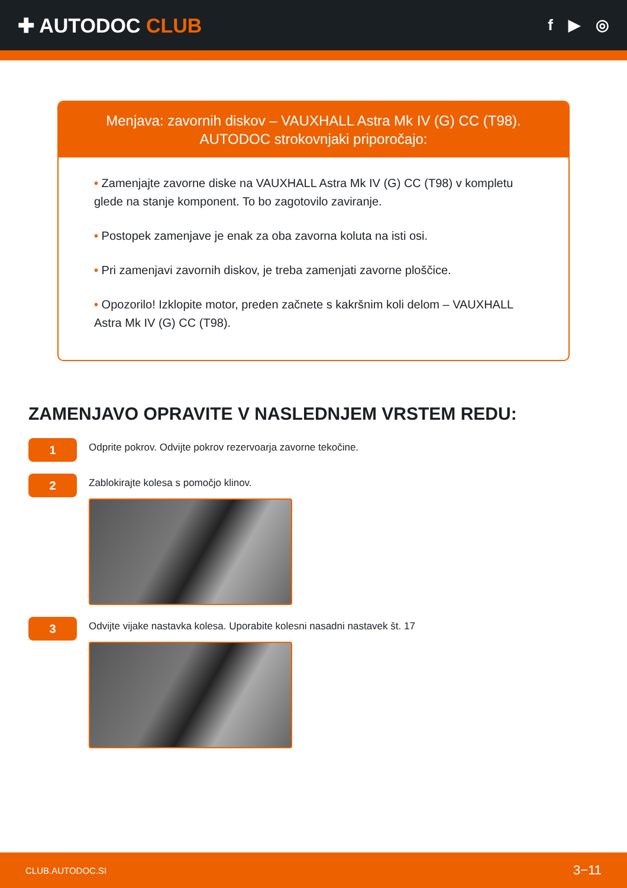✚ AUTODOC CLUB
f ▶ ◎
Menjava: zavornih diskov – VAUXHALL Astra Mk IV (G) CC (T98). AUTODOC strokovnjaki priporočajo:
• Zamenjajte zavorne diske na VAUXHALL Astra Mk IV (G) CC (T98) v kompletu glede na stanje komponent. To bo zagotovilo zaviranje.
• Postopek zamenjave je enak za oba zavorna koluta na isti osi.
• Pri zamenjavi zavornih diskov, je treba zamenjati zavorne ploščice.
• Opozorilo! Izklopite motor, preden začnete s kakršnim koli delom – VAUXHALL Astra Mk IV (G) CC (T98).
ZAMENJAVO OPRAVITE V NASLEDNJEM VRSTEM REDU:
1
Odprite pokrov. Odvijte pokrov rezervoarja zavorne tekočine.
2
Zablokirajte kolesa s pomočjo klinov.
3
Odvijte vijake nastavka kolesa. Uporabite kolesni nasadni nastavek št. 17
CLUB.AUTODOC.SI 3−11